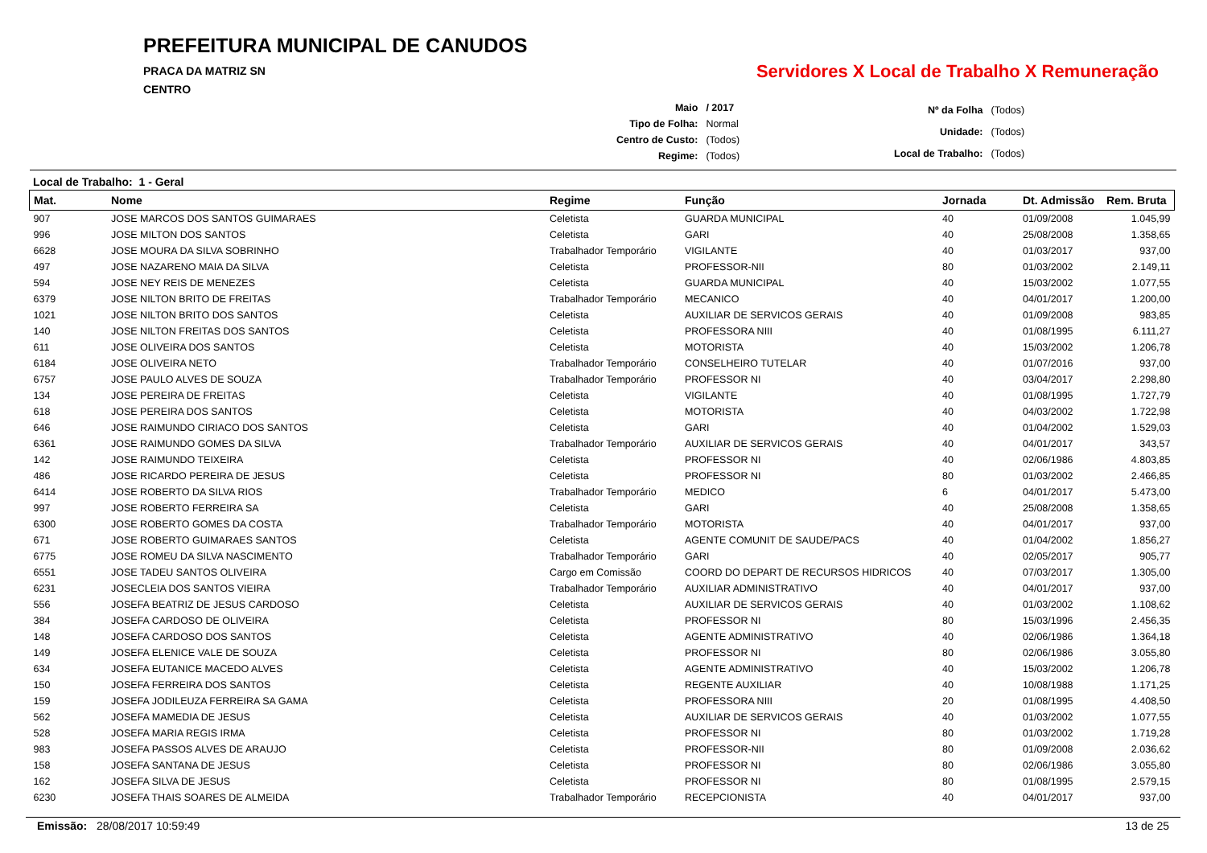PREFEITURA MUNICIPAL DE CANUDOS
PRACA DA MATRIZ SN
CENTRO
Servidores X Local de Trabalho X Remuneração
| Maio | / 2017 |
| Tipo de Folha: | Normal |
| Centro de Custo: | (Todos) |
| Regime: | (Todos) |
| Nº da Folha | (Todos) |
| Unidade: | (Todos) |
| Local de Trabalho: | (Todos) |
Local de Trabalho: 1 - Geral
| Mat. | Nome | Regime | Função | Jornada | Dt. Admissão | Rem. Bruta |
| --- | --- | --- | --- | --- | --- | --- |
| 907 | JOSE MARCOS DOS SANTOS GUIMARAES | Celetista | GUARDA MUNICIPAL | 40 | 01/09/2008 | 1.045,99 |
| 996 | JOSE MILTON DOS SANTOS | Celetista | GARI | 40 | 25/08/2008 | 1.358,65 |
| 6628 | JOSE MOURA DA SILVA SOBRINHO | Trabalhador Temporário | VIGILANTE | 40 | 01/03/2017 | 937,00 |
| 497 | JOSE NAZARENO MAIA DA SILVA | Celetista | PROFESSOR-NII | 80 | 01/03/2002 | 2.149,11 |
| 594 | JOSE NEY REIS DE MENEZES | Celetista | GUARDA MUNICIPAL | 40 | 15/03/2002 | 1.077,55 |
| 6379 | JOSE NILTON BRITO DE FREITAS | Trabalhador Temporário | MECANICO | 40 | 04/01/2017 | 1.200,00 |
| 1021 | JOSE NILTON BRITO DOS SANTOS | Celetista | AUXILIAR DE SERVICOS GERAIS | 40 | 01/09/2008 | 983,85 |
| 140 | JOSE NILTON FREITAS DOS SANTOS | Celetista | PROFESSORA NIII | 40 | 01/08/1995 | 6.111,27 |
| 611 | JOSE OLIVEIRA DOS SANTOS | Celetista | MOTORISTA | 40 | 15/03/2002 | 1.206,78 |
| 6184 | JOSE OLIVEIRA NETO | Trabalhador Temporário | CONSELHEIRO TUTELAR | 40 | 01/07/2016 | 937,00 |
| 6757 | JOSE PAULO ALVES DE SOUZA | Trabalhador Temporário | PROFESSOR NI | 40 | 03/04/2017 | 2.298,80 |
| 134 | JOSE PEREIRA DE FREITAS | Celetista | VIGILANTE | 40 | 01/08/1995 | 1.727,79 |
| 618 | JOSE PEREIRA DOS SANTOS | Celetista | MOTORISTA | 40 | 04/03/2002 | 1.722,98 |
| 646 | JOSE RAIMUNDO CIRIACO DOS SANTOS | Celetista | GARI | 40 | 01/04/2002 | 1.529,03 |
| 6361 | JOSE RAIMUNDO GOMES DA SILVA | Trabalhador Temporário | AUXILIAR DE SERVICOS GERAIS | 40 | 04/01/2017 | 343,57 |
| 142 | JOSE RAIMUNDO TEIXEIRA | Celetista | PROFESSOR NI | 40 | 02/06/1986 | 4.803,85 |
| 486 | JOSE RICARDO PEREIRA DE JESUS | Celetista | PROFESSOR NI | 80 | 01/03/2002 | 2.466,85 |
| 6414 | JOSE ROBERTO DA SILVA RIOS | Trabalhador Temporário | MEDICO | 6 | 04/01/2017 | 5.473,00 |
| 997 | JOSE ROBERTO FERREIRA SA | Celetista | GARI | 40 | 25/08/2008 | 1.358,65 |
| 6300 | JOSE ROBERTO GOMES DA COSTA | Trabalhador Temporário | MOTORISTA | 40 | 04/01/2017 | 937,00 |
| 671 | JOSE ROBERTO GUIMARAES SANTOS | Celetista | AGENTE COMUNIT DE SAUDE/PACS | 40 | 01/04/2002 | 1.856,27 |
| 6775 | JOSE ROMEU DA SILVA NASCIMENTO | Trabalhador Temporário | GARI | 40 | 02/05/2017 | 905,77 |
| 6551 | JOSE TADEU SANTOS OLIVEIRA | Cargo em Comissão | COORD DO DEPART DE RECURSOS HIDRICOS | 40 | 07/03/2017 | 1.305,00 |
| 6231 | JOSECLEIA DOS SANTOS VIEIRA | Trabalhador Temporário | AUXILIAR ADMINISTRATIVO | 40 | 04/01/2017 | 937,00 |
| 556 | JOSEFA BEATRIZ DE JESUS CARDOSO | Celetista | AUXILIAR DE SERVICOS GERAIS | 40 | 01/03/2002 | 1.108,62 |
| 384 | JOSEFA CARDOSO DE OLIVEIRA | Celetista | PROFESSOR NI | 80 | 15/03/1996 | 2.456,35 |
| 148 | JOSEFA CARDOSO DOS SANTOS | Celetista | AGENTE ADMINISTRATIVO | 40 | 02/06/1986 | 1.364,18 |
| 149 | JOSEFA ELENICE VALE DE SOUZA | Celetista | PROFESSOR NI | 80 | 02/06/1986 | 3.055,80 |
| 634 | JOSEFA EUTANICE MACEDO ALVES | Celetista | AGENTE ADMINISTRATIVO | 40 | 15/03/2002 | 1.206,78 |
| 150 | JOSEFA FERREIRA DOS SANTOS | Celetista | REGENTE AUXILIAR | 40 | 10/08/1988 | 1.171,25 |
| 159 | JOSEFA JODILEUZA FERREIRA SA GAMA | Celetista | PROFESSORA NIII | 20 | 01/08/1995 | 4.408,50 |
| 562 | JOSEFA MAMEDIA DE JESUS | Celetista | AUXILIAR DE SERVICOS GERAIS | 40 | 01/03/2002 | 1.077,55 |
| 528 | JOSEFA MARIA REGIS IRMA | Celetista | PROFESSOR NI | 80 | 01/03/2002 | 1.719,28 |
| 983 | JOSEFA PASSOS ALVES DE ARAUJO | Celetista | PROFESSOR-NII | 80 | 01/09/2008 | 2.036,62 |
| 158 | JOSEFA SANTANA DE JESUS | Celetista | PROFESSOR NI | 80 | 02/06/1986 | 3.055,80 |
| 162 | JOSEFA SILVA DE JESUS | Celetista | PROFESSOR NI | 80 | 01/08/1995 | 2.579,15 |
| 6230 | JOSEFA THAIS SOARES DE ALMEIDA | Trabalhador Temporário | RECEPCIONISTA | 40 | 04/01/2017 | 937,00 |
Emissão: 28/08/2017 10:59:49 13 de 25